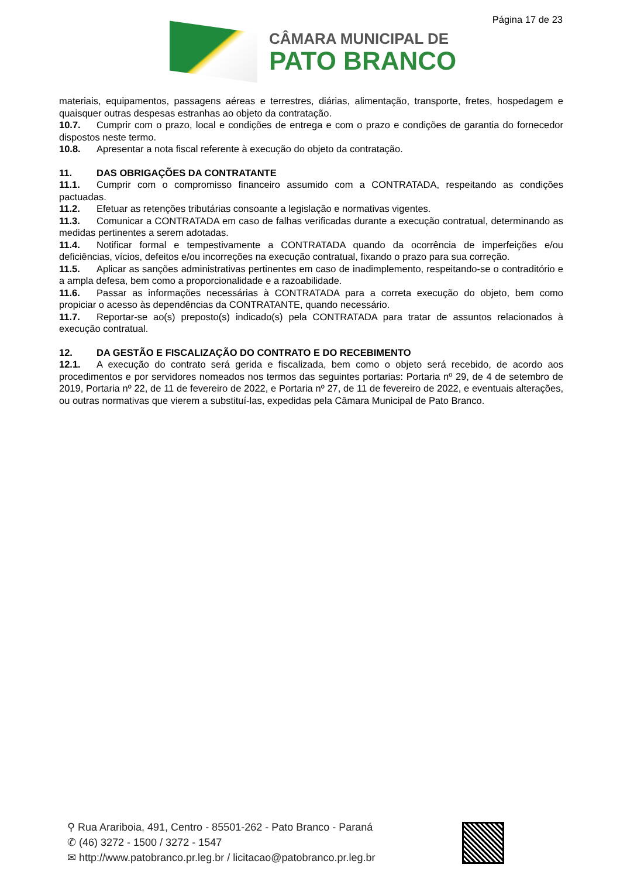Página 17 de 23
CÂMARA MUNICIPAL DE
PATO BRANCO
materiais, equipamentos, passagens aéreas e terrestres, diárias, alimentação, transporte, fretes, hospedagem e quaisquer outras despesas estranhas ao objeto da contratação.
10.7. Cumprir com o prazo, local e condições de entrega e com o prazo e condições de garantia do fornecedor dispostos neste termo.
10.8. Apresentar a nota fiscal referente à execução do objeto da contratação.
11. DAS OBRIGAÇÕES DA CONTRATANTE
11.1. Cumprir com o compromisso financeiro assumido com a CONTRATADA, respeitando as condições pactuadas.
11.2. Efetuar as retenções tributárias consoante a legislação e normativas vigentes.
11.3. Comunicar a CONTRATADA em caso de falhas verificadas durante a execução contratual, determinando as medidas pertinentes a serem adotadas.
11.4. Notificar formal e tempestivamente a CONTRATADA quando da ocorrência de imperfeições e/ou deficiências, vícios, defeitos e/ou incorreções na execução contratual, fixando o prazo para sua correção.
11.5. Aplicar as sanções administrativas pertinentes em caso de inadimplemento, respeitando-se o contraditório e a ampla defesa, bem como a proporcionalidade e a razoabilidade.
11.6. Passar as informações necessárias à CONTRATADA para a correta execução do objeto, bem como propiciar o acesso às dependências da CONTRATANTE, quando necessário.
11.7. Reportar-se ao(s) preposto(s) indicado(s) pela CONTRATADA para tratar de assuntos relacionados à execução contratual.
12. DA GESTÃO E FISCALIZAÇÃO DO CONTRATO E DO RECEBIMENTO
12.1. A execução do contrato será gerida e fiscalizada, bem como o objeto será recebido, de acordo aos procedimentos e por servidores nomeados nos termos das seguintes portarias: Portaria nº 29, de 4 de setembro de 2019, Portaria nº 22, de 11 de fevereiro de 2022, e Portaria nº 27, de 11 de fevereiro de 2022, e eventuais alterações, ou outras normativas que vierem a substituí-las, expedidas pela Câmara Municipal de Pato Branco.
⚲ Rua Arariboia, 491, Centro - 85501-262 - Pato Branco - Paraná
✆ (46) 3272 - 1500 / 3272 - 1547
✉ http://www.patobranco.pr.leg.br / licitacao@patobranco.pr.leg.br